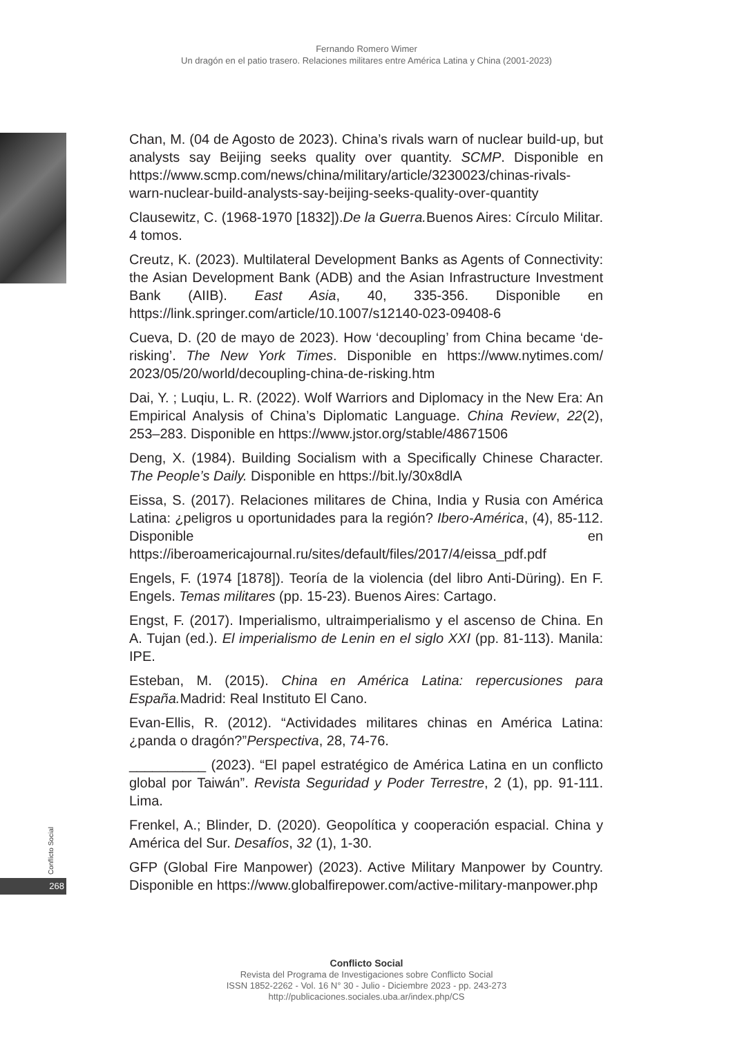Fernando Romero Wimer
Un dragón en el patio trasero. Relaciones militares entre América Latina y China (2001-2023)
Conflicto Social
268
Chan, M. (04 de Agosto de 2023). China’s rivals warn of nuclear build-up, but analysts say Beijing seeks quality over quantity. SCMP. Disponible en https://www.scmp.com/news/china/military/article/3230023/chinas-rivals-warn-nuclear-build-analysts-say-beijing-seeks-quality-over-quantity
Clausewitz, C. (1968-1970 [1832]).De la Guerra. Buenos Aires: Círculo Militar. 4 tomos.
Creutz, K. (2023). Multilateral Development Banks as Agents of Connectivity: the Asian Development Bank (ADB) and the Asian Infrastructure Investment Bank (AIIB). East Asia, 40, 335-356. Disponible en https://link.springer.com/article/10.1007/s12140-023-09408-6
Cueva, D. (20 de mayo de 2023). How ‘decoupling’ from China became ‘de-risking’. The New York Times. Disponible en https://www.nytimes.com/ 2023/05/20/world/decoupling-china-de-risking.htm
Dai, Y. ; Luqiu, L. R. (2022). Wolf Warriors and Diplomacy in the New Era: An Empirical Analysis of China’s Diplomatic Language. China Review, 22(2), 253–283. Disponible en https://www.jstor.org/stable/48671506
Deng, X. (1984). Building Socialism with a Specifically Chinese Character. The People’s Daily. Disponible en https://bit.ly/30x8dlA
Eissa, S. (2017). Relaciones militares de China, India y Rusia con América Latina: ¿peligros u oportunidades para la región? Ibero-América, (4), 85-112. Disponible en https://iberoamericajournal.ru/sites/default/files/2017/4/eissa_pdf.pdf
Engels, F. (1974 [1878]). Teoría de la violencia (del libro Anti-Düring). En F. Engels. Temas militares (pp. 15-23). Buenos Aires: Cartago.
Engst, F. (2017). Imperialismo, ultraimperialismo y el ascenso de China. En A. Tujan (ed.). El imperialismo de Lenin en el siglo XXI (pp. 81-113). Manila: IPE.
Esteban, M. (2015). China en América Latina: repercusiones para España. Madrid: Real Instituto El Cano.
Evan-Ellis, R. (2012). “Actividades militares chinas en América Latina: ¿panda o dragón?”Perspectiva, 28, 74-76.
__________ (2023). “El papel estratégico de América Latina en un conflicto global por Taiwán”. Revista Seguridad y Poder Terrestre, 2 (1), pp. 91-111. Lima.
Frenkel, A.; Blinder, D. (2020). Geopolítica y cooperación espacial. China y América del Sur. Desafíos, 32 (1), 1-30.
GFP (Global Fire Manpower) (2023). Active Military Manpower by Country. Disponible en https://www.globalfirepower.com/active-military-manpower.php
Conflicto Social
Revista del Programa de Investigaciones sobre Conflicto Social
ISSN 1852-2262 - Vol. 16 N° 30 - Julio - Diciembre 2023 - pp. 243-273
http://publicaciones.sociales.uba.ar/index.php/CS